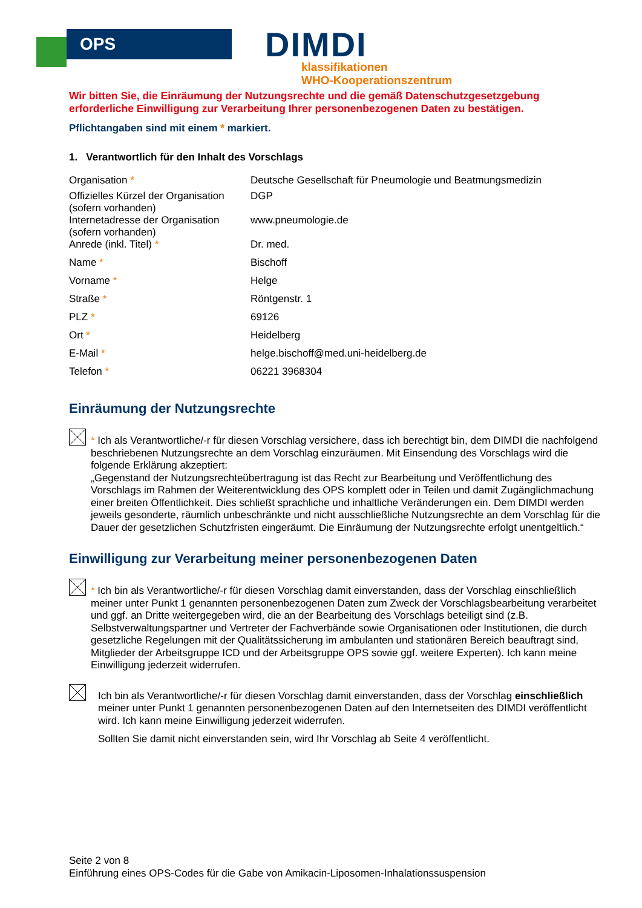OPS
DIMDI
klassifikationen
WHO-Kooperationszentrum
Wir bitten Sie, die Einräumung der Nutzungsrechte und die gemäß Datenschutzgesetzgebung erforderliche Einwilligung zur Verarbeitung Ihrer personenbezogenen Daten zu bestätigen.
Pflichtangaben sind mit einem * markiert.
1. Verantwortlich für den Inhalt des Vorschlags
| Organisation * | Deutsche Gesellschaft für Pneumologie und Beatmungsmedizin |
| Offizielles Kürzel der Organisation (sofern vorhanden) | DGP |
| Internetadresse der Organisation (sofern vorhanden) | www.pneumologie.de |
| Anrede (inkl. Titel) * | Dr. med. |
| Name * | Bischoff |
| Vorname * | Helge |
| Straße * | Röntgenstr. 1 |
| PLZ * | 69126 |
| Ort * | Heidelberg |
| E-Mail * | helge.bischoff@med.uni-heidelberg.de |
| Telefon * | 06221 3968304 |
Einräumung der Nutzungsrechte
* Ich als Verantwortliche/-r für diesen Vorschlag versichere, dass ich berechtigt bin, dem DIMDI die nachfolgend beschriebenen Nutzungsrechte an dem Vorschlag einzuräumen. Mit Einsendung des Vorschlags wird die folgende Erklärung akzeptiert:
„Gegenstand der Nutzungsrechteübertragung ist das Recht zur Bearbeitung und Veröffentlichung des Vorschlags im Rahmen der Weiterentwicklung des OPS komplett oder in Teilen und damit Zugänglichmachung einer breiten Öffentlichkeit. Dies schließt sprachliche und inhaltliche Veränderungen ein. Dem DIMDI werden jeweils gesonderte, räumlich unbeschränkte und nicht ausschließliche Nutzungsrechte an dem Vorschlag für die Dauer der gesetzlichen Schutzfristen eingeräumt. Die Einräumung der Nutzungsrechte erfolgt unentgeltlich.“
Einwilligung zur Verarbeitung meiner personenbezogenen Daten
* Ich bin als Verantwortliche/-r für diesen Vorschlag damit einverstanden, dass der Vorschlag einschließlich meiner unter Punkt 1 genannten personenbezogenen Daten zum Zweck der Vorschlagsbearbeitung verarbeitet und ggf. an Dritte weitergegeben wird, die an der Bearbeitung des Vorschlags beteiligt sind (z.B. Selbstverwaltungspartner und Vertreter der Fachverbände sowie Organisationen oder Institutionen, die durch gesetzliche Regelungen mit der Qualitätssicherung im ambulanten und stationären Bereich beauftragt sind, Mitglieder der Arbeitsgruppe ICD und der Arbeitsgruppe OPS sowie ggf. weitere Experten). Ich kann meine Einwilligung jederzeit widerrufen.
Ich bin als Verantwortliche/-r für diesen Vorschlag damit einverstanden, dass der Vorschlag einschließlich meiner unter Punkt 1 genannten personenbezogenen Daten auf den Internetseiten des DIMDI veröffentlicht wird. Ich kann meine Einwilligung jederzeit widerrufen.
Sollten Sie damit nicht einverstanden sein, wird Ihr Vorschlag ab Seite 4 veröffentlicht.
Seite 2 von 8
Einführung eines OPS-Codes für die Gabe von Amikacin-Liposomen-Inhalationssuspension